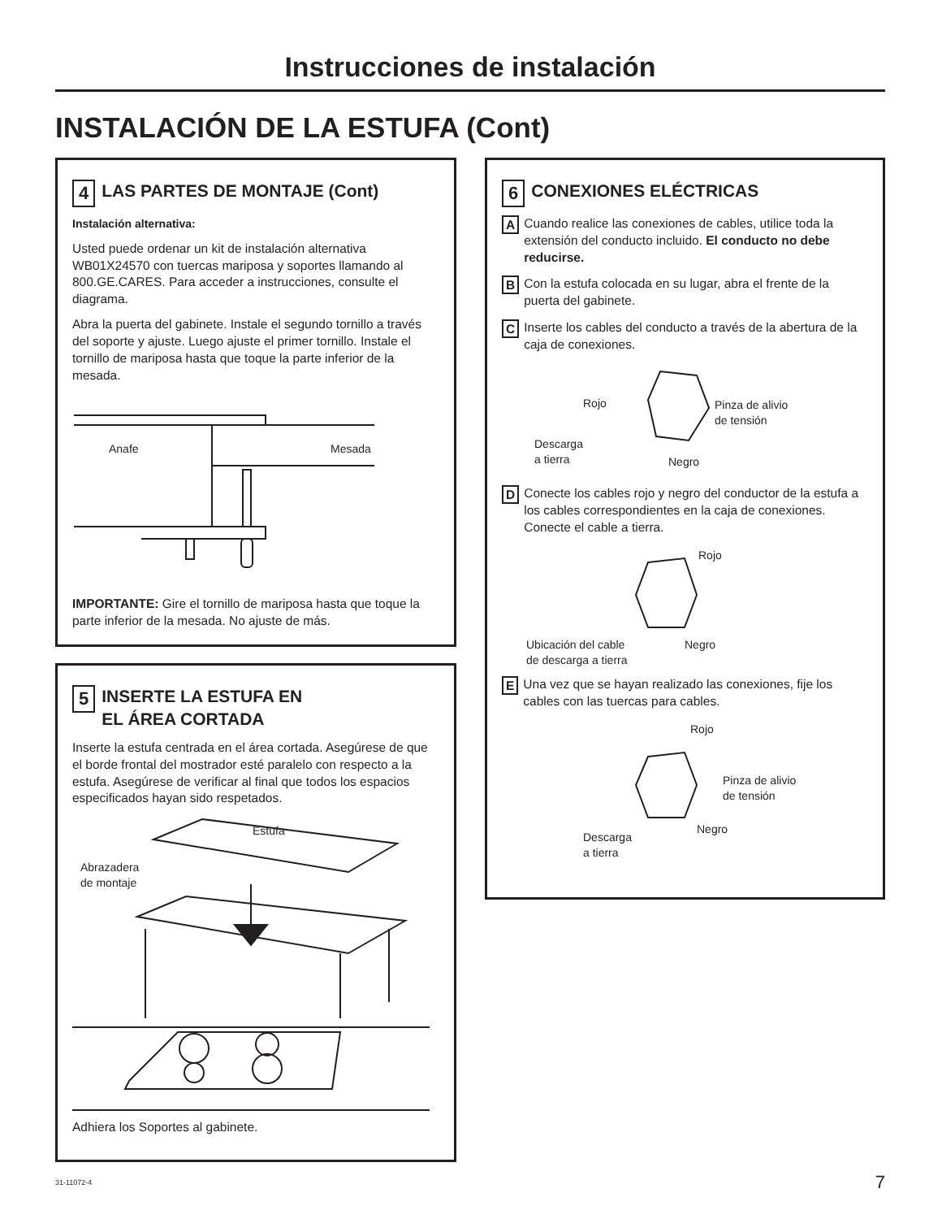Instrucciones de instalación
INSTALACIÓN DE LA ESTUFA (Cont)
4 LAS PARTES DE MONTAJE (Cont)
Instalación alternativa:
Usted puede ordenar un kit de instalación alternativa WB01X24570 con tuercas mariposa y soportes llamando al 800.GE.CARES. Para acceder a instrucciones, consulte el diagrama.
Abra la puerta del gabinete. Instale el segundo tornillo a través del soporte y ajuste. Luego ajuste el primer tornillo. Instale el tornillo de mariposa hasta que toque la parte inferior de la mesada.
Anafe Mesada
IMPORTANTE: Gire el tornillo de mariposa hasta que toque la parte inferior de la mesada. No ajuste de más.
5 INSERTE LA ESTUFA EN
EL ÁREA CORTADA
Inserte la estufa centrada en el área cortada. Asegúrese de que el borde frontal del mostrador esté paralelo con respecto a la estufa. Asegúrese de verificar al final que todos los espacios especificados hayan sido respetados.
Estufa
Abrazadera
de montaje
Adhiera los Soportes al gabinete.
6 CONEXIONES ELÉCTRICAS
A Cuando realice las conexiones de cables, utilice toda la extensión del conducto incluido. El conducto no debe reducirse.
B Con la estufa colocada en su lugar, abra el frente de la puerta del gabinete.
C Inserte los cables del conducto a través de la abertura de la caja de conexiones.
Rojo Pinza de alivio
de tensión
Descarga
a tierra Negro
D Conecte los cables rojo y negro del conductor de la estufa a los cables correspondientes en la caja de conexiones. Conecte el cable a tierra.
Rojo
Ubicación del cable
de descarga a tierra
Negro
E Una vez que se hayan realizado las conexiones, fije los cables con las tuercas para cables.
Rojo
Pinza de alivio
de tensión
Descarga
a tierra
Negro
31-11072-4 7